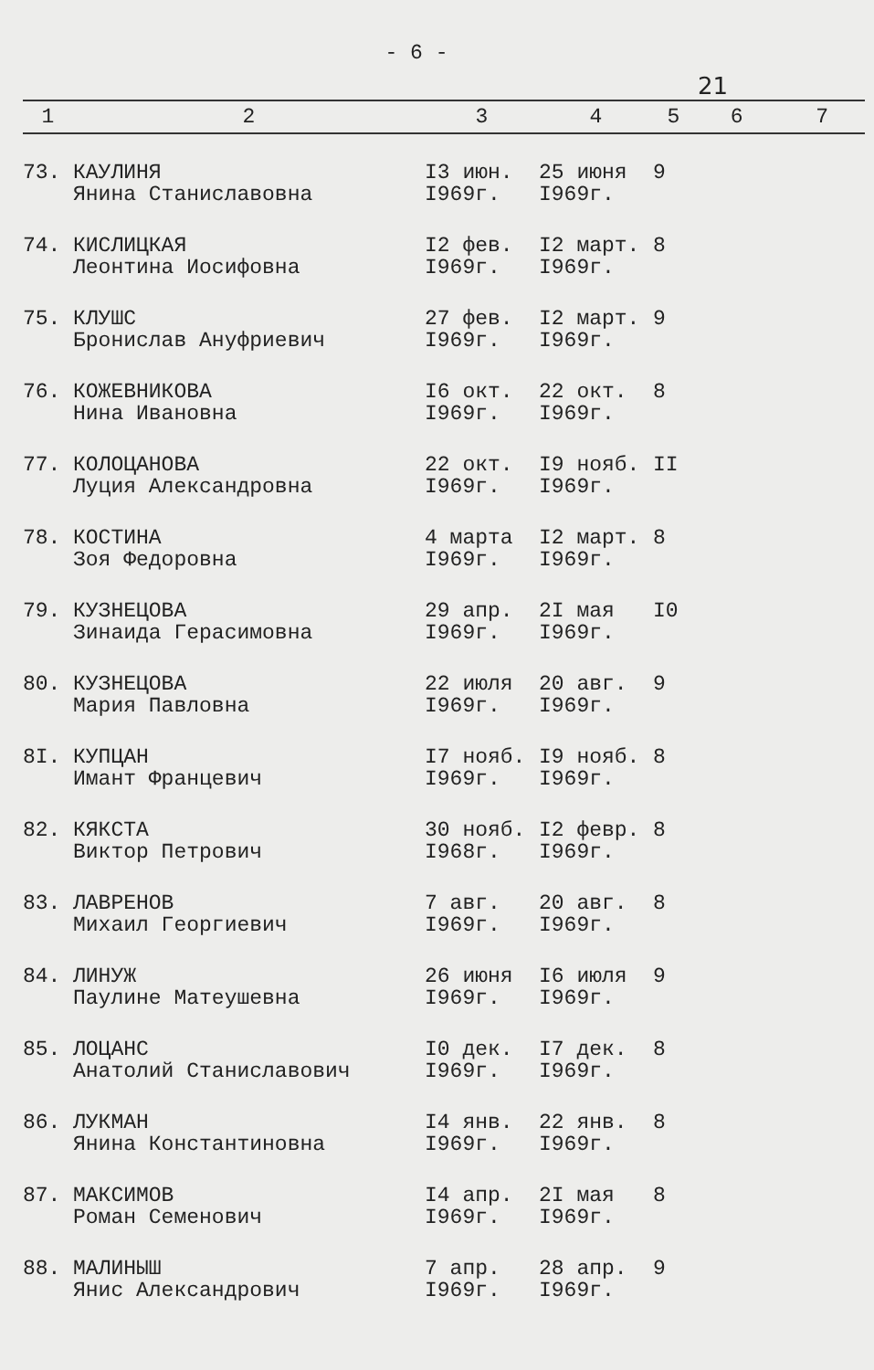- 6 -
21
| 1 | 2 | 3 | 4 | 5 | 6 | 7 |
| --- | --- | --- | --- | --- | --- | --- |
| 73. | КАУЛИНЯ Янина Станиславовна | I3 июн. I969г. | 25 июня I969г. | 9 | | |
| 74. | КИСЛИЦКАЯ Леонтина Иосифовна | I2 фев. I969г. | I2 март. I969г. | 8 | | |
| 75. | КЛУШС Бронислав Ануфриевич | 27 фев. I969г. | I2 март. I969г. | 9 | | |
| 76. | КОЖЕВНИКОВА Нина Ивановна | I6 окт. I969г. | 22 окт. I969г. | 8 | | |
| 77. | КОЛОЦАНОВА Луция Александровна | 22 окт. I969г. | I9 нояб. I969г. | II | | |
| 78. | КОСТИНА Зоя Федоровна | 4 марта I969г. | I2 март. I969г. | 8 | | |
| 79. | КУЗНЕЦОВА Зинаида Герасимовна | 29 апр. I969г. | 2I мая I969г. | I0 | | |
| 80. | КУЗНЕЦОВА Мария Павловна | 22 июля I969г. | 20 авг. I969г. | 9 | | |
| 8I. | КУПЦАН Имант Францевич | I7 нояб. I969г. | I9 нояб. I969г. | 8 | | |
| 82. | КЯКСТА Виктор Петрович | 30 нояб. I968г. | I2 февр. I969г. | 8 | | |
| 83. | ЛАВРЕНОВ Михаил Георгиевич | 7 авг. I969г. | 20 авг. I969г. | 8 | | |
| 84. | ЛИНУЖ Паулине Матеушевна | 26 июня I969г. | I6 июля I969г. | 9 | | |
| 85. | ЛОЦАНС Анатолий Станиславович | I0 дек. I969г. | I7 дек. I969г. | 8 | | |
| 86. | ЛУКМАН Янина Константиновна | I4 янв. I969г. | 22 янв. I969г. | 8 | | |
| 87. | МАКСИМОВ Роман Семенович | I4 апр. I969г. | 2I мая I969г. | 8 | | |
| 88. | МАЛИНЫШ Янис Александрович | 7 апр. I969г. | 28 апр. I969г. | 9 | | |